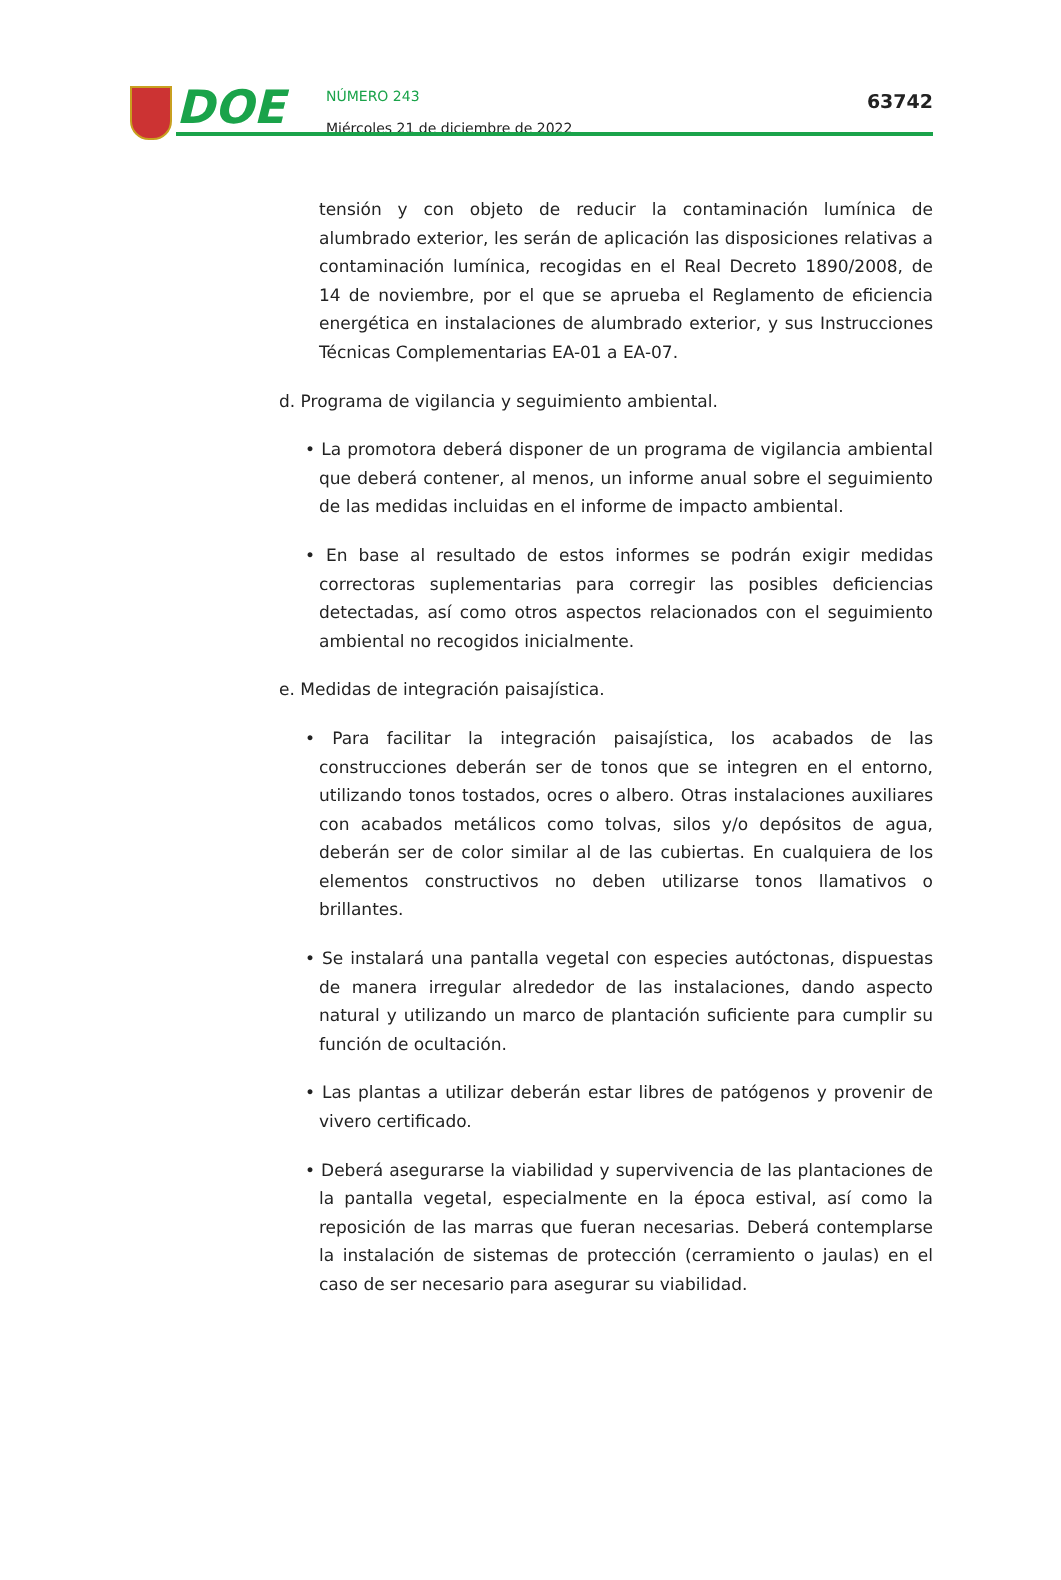DOE
NÚMERO 243
Miércoles 21 de diciembre de 2022
63742
tensión y con objeto de reducir la contaminación lumínica de alumbrado exterior, les serán de aplicación las disposiciones relativas a contaminación lumínica, recogidas en el Real Decreto 1890/2008, de 14 de noviembre, por el que se aprueba el Reglamento de eficiencia energética en instalaciones de alumbrado exterior, y sus Instrucciones Técnicas Complementarias EA-01 a EA-07.
d. Programa de vigilancia y seguimiento ambiental.
• La promotora deberá disponer de un programa de vigilancia ambiental que deberá contener, al menos, un informe anual sobre el seguimiento de las medidas incluidas en el informe de impacto ambiental.
• En base al resultado de estos informes se podrán exigir medidas correctoras suplementarias para corregir las posibles deficiencias detectadas, así como otros aspectos relacionados con el seguimiento ambiental no recogidos inicialmente.
e. Medidas de integración paisajística.
• Para facilitar la integración paisajística, los acabados de las construcciones deberán ser de tonos que se integren en el entorno, utilizando tonos tostados, ocres o albero. Otras instalaciones auxiliares con acabados metálicos como tolvas, silos y/o depósitos de agua, deberán ser de color similar al de las cubiertas. En cualquiera de los elementos constructivos no deben utilizarse tonos llamativos o brillantes.
• Se instalará una pantalla vegetal con especies autóctonas, dispuestas de manera irregular alrededor de las instalaciones, dando aspecto natural y utilizando un marco de plantación suficiente para cumplir su función de ocultación.
• Las plantas a utilizar deberán estar libres de patógenos y provenir de vivero certificado.
• Deberá asegurarse la viabilidad y supervivencia de las plantaciones de la pantalla vegetal, especialmente en la época estival, así como la reposición de las marras que fueran necesarias. Deberá contemplarse la instalación de sistemas de protección (cerramiento o jaulas) en el caso de ser necesario para asegurar su viabilidad.